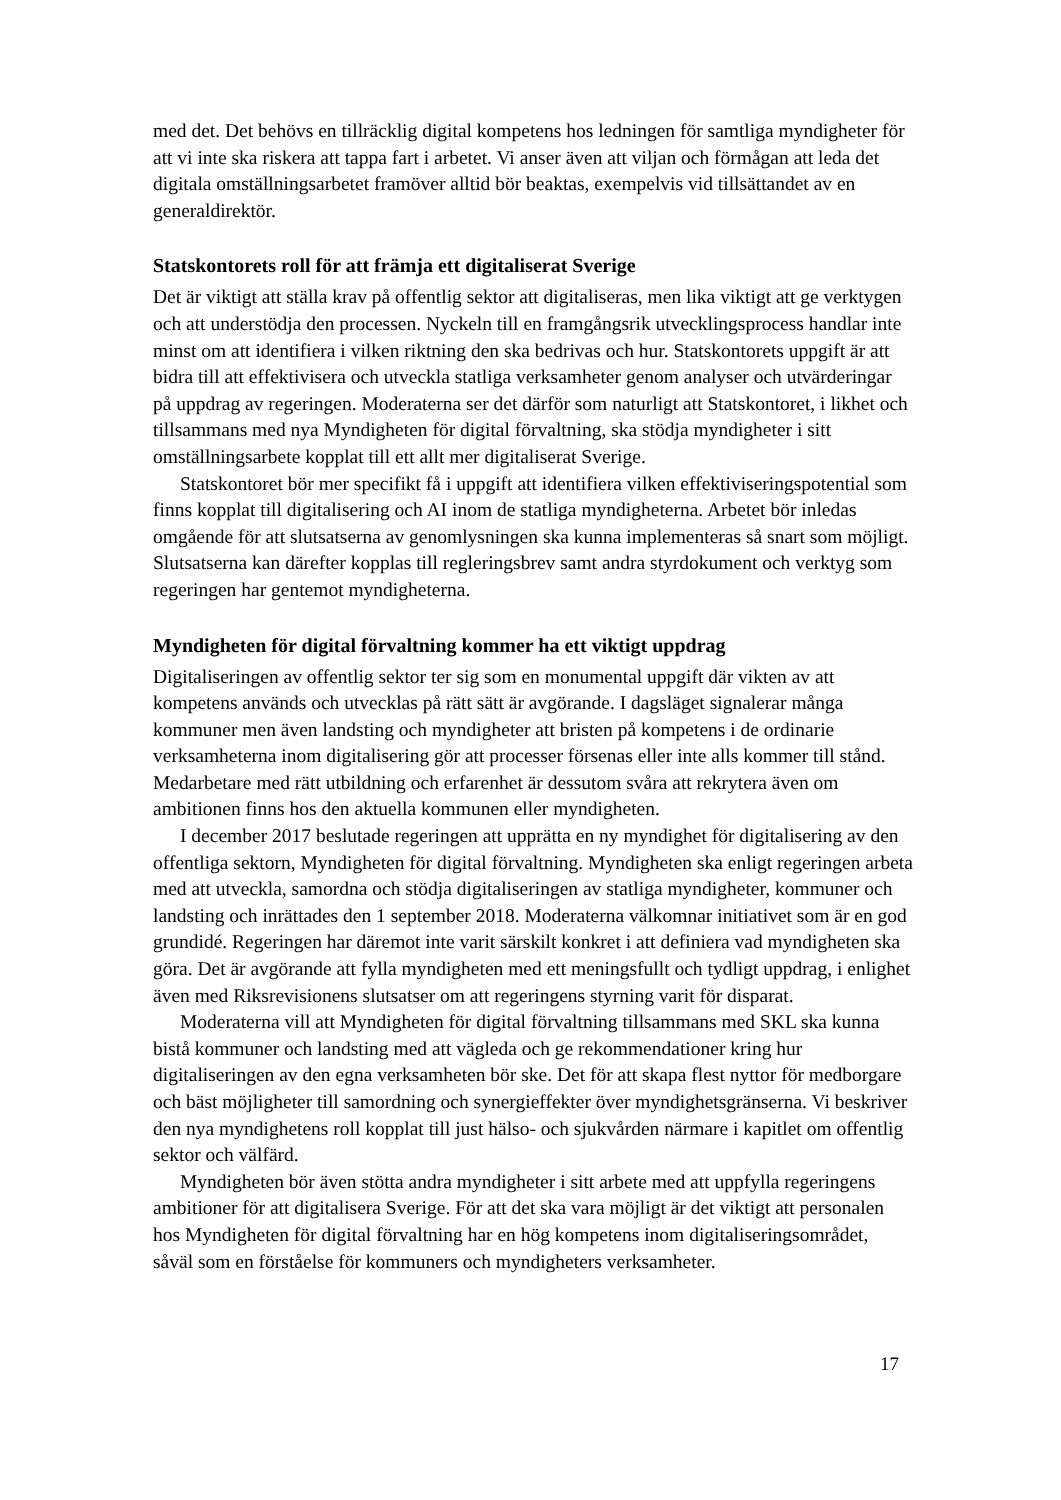med det. Det behövs en tillräcklig digital kompetens hos ledningen för samtliga myndigheter för att vi inte ska riskera att tappa fart i arbetet. Vi anser även att viljan och förmågan att leda det digitala omställningsarbetet framöver alltid bör beaktas, exempelvis vid tillsättandet av en generaldirektör.
Statskontorets roll för att främja ett digitaliserat Sverige
Det är viktigt att ställa krav på offentlig sektor att digitaliseras, men lika viktigt att ge verktygen och att understödja den processen. Nyckeln till en framgångsrik utvecklingsprocess handlar inte minst om att identifiera i vilken riktning den ska bedrivas och hur. Statskontorets uppgift är att bidra till att effektivisera och utveckla statliga verksamheter genom analyser och utvärderingar på uppdrag av regeringen. Moderaterna ser det därför som naturligt att Statskontoret, i likhet och tillsammans med nya Myndigheten för digital förvaltning, ska stödja myndigheter i sitt omställnings­arbete kopplat till ett allt mer digitaliserat Sverige.
Statskontoret bör mer specifikt få i uppgift att identifiera vilken effektiviserings­potential som finns kopplat till digitalisering och AI inom de statliga myndigheterna. Arbetet bör inledas omgående för att slutsatserna av genomlysningen ska kunna implementeras så snart som möjligt. Slutsatserna kan därefter kopplas till regleringsbrev samt andra styrdokument och verktyg som regeringen har gentemot myndigheterna.
Myndigheten för digital förvaltning kommer ha ett viktigt uppdrag
Digitaliseringen av offentlig sektor ter sig som en monumental uppgift där vikten av att kompetens används och utvecklas på rätt sätt är avgörande. I dagsläget signalerar många kommuner men även landsting och myndigheter att bristen på kompetens i de ordinarie verksamheterna inom digitalisering gör att processer försenas eller inte alls kommer till stånd. Medarbetare med rätt utbildning och erfarenhet är dessutom svåra att rekrytera även om ambitionen finns hos den aktuella kommunen eller myndigheten.
I december 2017 beslutade regeringen att upprätta en ny myndighet för digitalisering av den offentliga sektorn, Myndigheten för digital förvaltning. Myndigheten ska enligt regeringen arbeta med att utveckla, samordna och stödja digitaliseringen av statliga myndigheter, kommuner och landsting och inrättades den 1 september 2018. Moderaterna välkomnar initiativet som är en god grundidé. Regeringen har däremot inte varit särskilt konkret i att definiera vad myndigheten ska göra. Det är avgörande att fylla myndigheten med ett meningsfullt och tydligt uppdrag, i enlighet även med Riksrevisionens slutsatser om att regeringens styrning varit för disparat.
Moderaterna vill att Myndigheten för digital förvaltning tillsammans med SKL ska kunna bistå kommuner och landsting med att vägleda och ge rekommendationer kring hur digitaliseringen av den egna verksamheten bör ske. Det för att skapa flest nyttor för medborgare och bäst möjligheter till samordning och synergieffekter över myndighets­gränserna. Vi beskriver den nya myndighetens roll kopplat till just hälso- och sjuk­vården närmare i kapitlet om offentlig sektor och välfärd.
Myndigheten bör även stötta andra myndigheter i sitt arbete med att uppfylla regeringens ambitioner för att digitalisera Sverige. För att det ska vara möjligt är det viktigt att personalen hos Myndigheten för digital förvaltning har en hög kompetens inom digitaliseringsområdet, såväl som en förståelse för kommuners och myndigheters verksamheter.
17